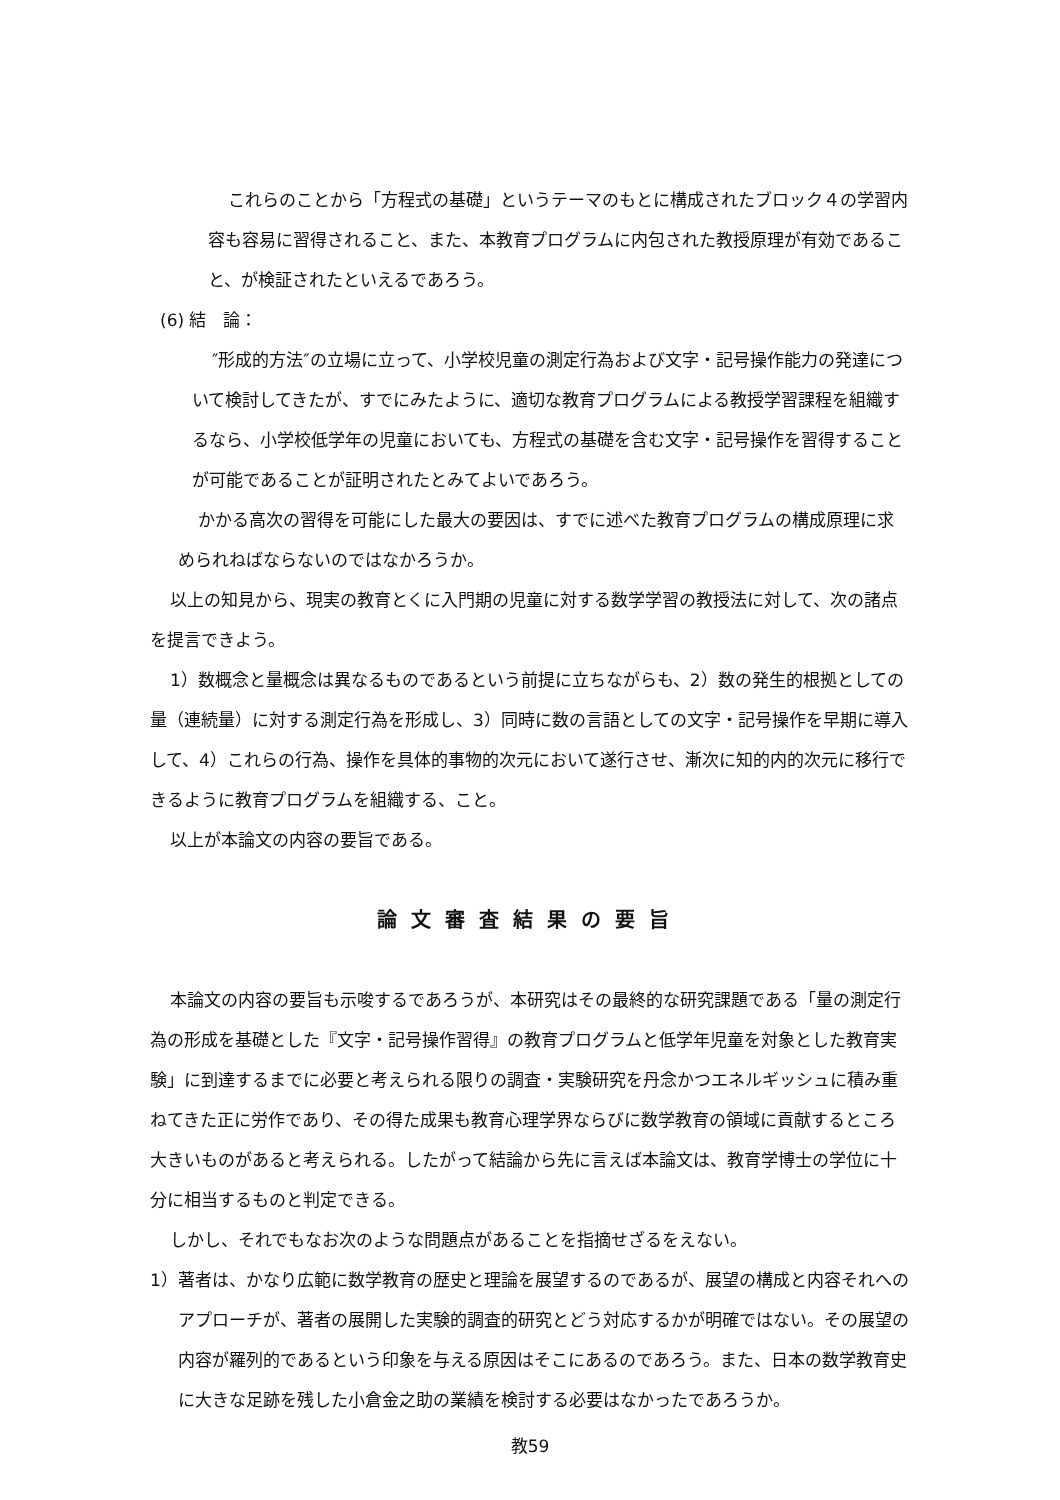これらのことから「方程式の基礎」というテーマのもとに構成されたブロック４の学習内容も容易に習得されること、また、本教育プログラムに内包された教授原理が有効であること、が検証されたといえるであろう。
(6) 結　論：
″形成的方法″の立場に立って、小学校児童の測定行為および文字・記号操作能力の発達について検討してきたが、すでにみたように、適切な教育プログラムによる教授学習課程を組織するなら、小学校低学年の児童においても、方程式の基礎を含む文字・記号操作を習得することが可能であることが証明されたとみてよいであろう。
かかる高次の習得を可能にした最大の要因は、すでに述べた教育プログラムの構成原理に求められねばならないのではなかろうか。
以上の知見から、現実の教育とくに入門期の児童に対する数学学習の教授法に対して、次の諸点を提言できよう。
1）数概念と量概念は異なるものであるという前提に立ちながらも、2）数の発生的根拠としての量（連続量）に対する測定行為を形成し、3）同時に数の言語としての文字・記号操作を早期に導入して、4）これらの行為、操作を具体的事物的次元において遂行させ、漸次に知的内的次元に移行できるように教育プログラムを組織する、こと。
以上が本論文の内容の要旨である。
論文審査結果の要旨
本論文の内容の要旨も示唆するであろうが、本研究はその最終的な研究課題である「量の測定行為の形成を基礎とした『文字・記号操作習得』の教育プログラムと低学年児童を対象とした教育実験」に到達するまでに必要と考えられる限りの調査・実験研究を丹念かつエネルギッシュに積み重ねてきた正に労作であり、その得た成果も教育心理学界ならびに数学教育の領域に貢献するところ大きいものがあると考えられる。したがって結論から先に言えば本論文は、教育学博士の学位に十分に相当するものと判定できる。
しかし、それでもなお次のような問題点があることを指摘せざるをえない。
1）著者は、かなり広範に数学教育の歴史と理論を展望するのであるが、展望の構成と内容それへのアプローチが、著者の展開した実験的調査的研究とどう対応するかが明確ではない。その展望の内容が羅列的であるという印象を与える原因はそこにあるのであろう。また、日本の数学教育史に大きな足跡を残した小倉金之助の業績を検討する必要はなかったであろうか。
教59